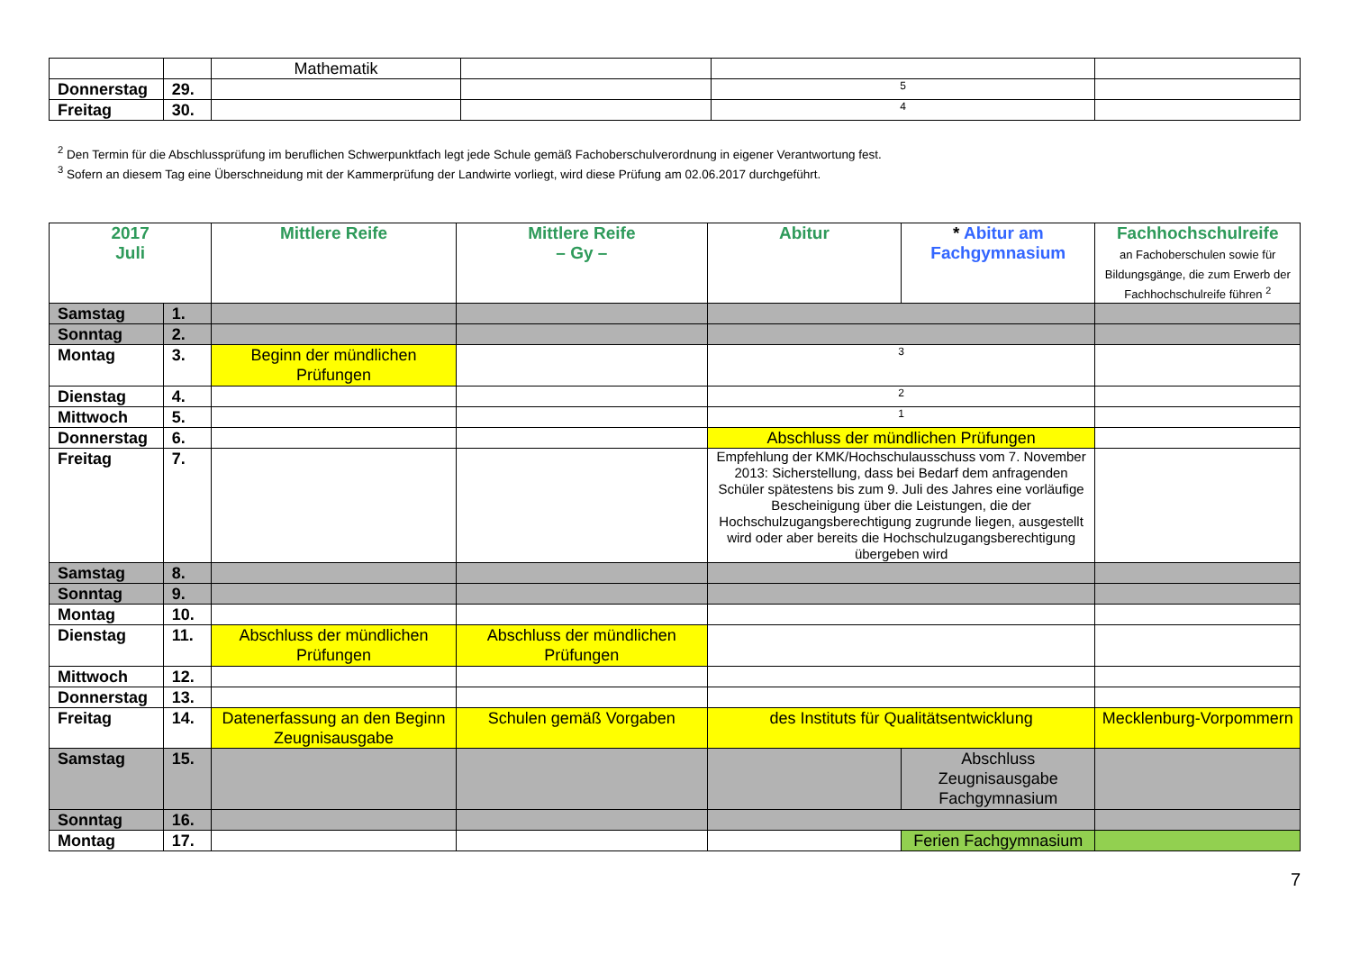| | | Mathematik | | | |
| Donnerstag | 29. | | | 5 | |
| Freitag | 30. | | | 4 | |
<sup>2</sup> Den Termin für die Abschlussprüfung im beruflichen Schwerpunktfach legt jede Schule gemäß Fachoberschulverordnung in eigener Verantwortung fest.
<sup>3</sup> Sofern an diesem Tag eine Überschneidung mit der Kammerprüfung der Landwirte vorliegt, wird diese Prüfung am 02.06.2017 durchgeführt.
| 2017 Juli | | Mittlere Reife | Mittlere Reife – Gy – | Abitur | * Abitur am Fachgymnasium | Fachhochschulreife an Fachoberschulen sowie für Bildungsgänge, die zum Erwerb der Fachhochschulreife führen <sup>2</sup> |
| --- | --- | --- | --- | --- | --- | --- |
| Samstag | 1. | | | | | |
| Sonntag | 2. | | | | | |
| Montag | 3. | Beginn der mündlichen Prüfungen | | 3 | | |
| Dienstag | 4. | | | 2 | | |
| Mittwoch | 5. | | | 1 | | |
| Donnerstag | 6. | | | Abschluss der mündlichen Prüfungen | | |
| Freitag | 7. | | | Empfehlung der KMK/Hochschulausschuss vom 7. November 2013: Sicherstellung, dass bei Bedarf dem anfragenden Schüler spätestens bis zum 9. Juli des Jahres eine vorläufige Bescheinigung über die Leistungen, die der Hochschulzugangsberechtigung zugrunde liegen, ausgestellt wird oder aber bereits die Hochschulzugangsberechtigung übergeben wird | | |
| Samstag | 8. | | | | | |
| Sonntag | 9. | | | | | |
| Montag | 10. | | | | | |
| Dienstag | 11. | Abschluss der mündlichen Prüfungen | Abschluss der mündlichen Prüfungen | | | |
| Mittwoch | 12. | | | | | |
| Donnerstag | 13. | | | | | |
| Freitag | 14. | Datenerfassung an den Beginn Zeugnisausgabe | Schulen gemäß Vorgaben | des Instituts für Qualitätsentwicklung | | Mecklenburg-Vorpommern |
| Samstag | 15. | | | | Abschluss Zeugnisausgabe Fachgymnasium | |
| Sonntag | 16. | | | | | |
| Montag | 17. | | | | Ferien Fachgymnasium | |
7